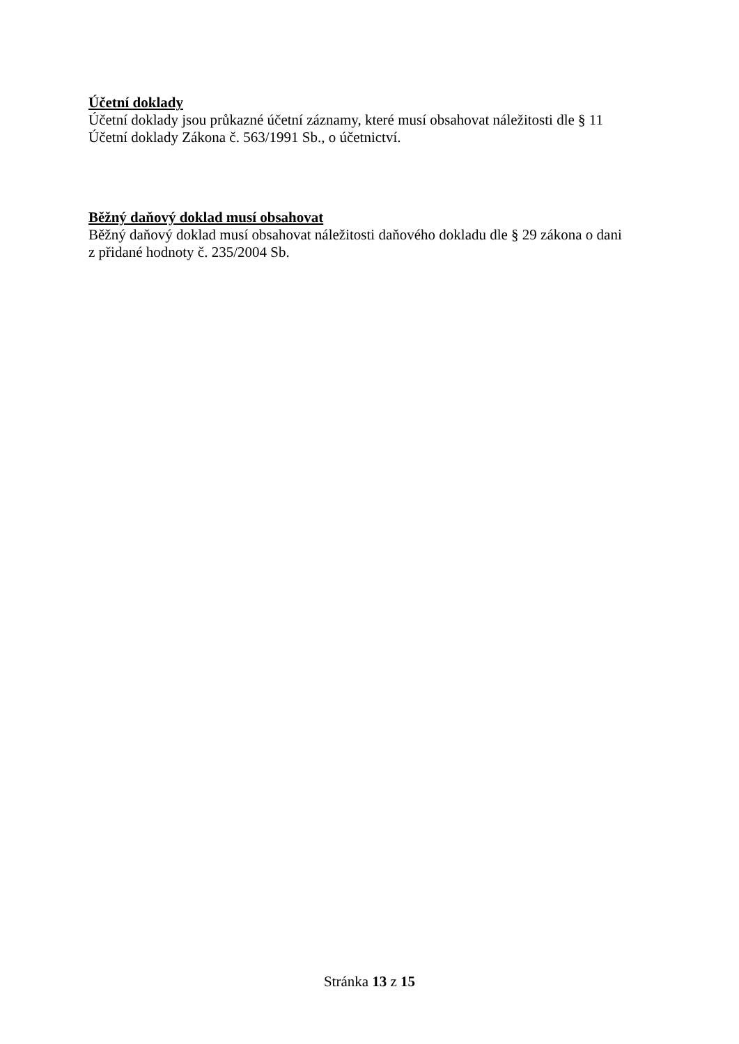Účetní doklady
Účetní doklady jsou průkazné účetní záznamy, které musí obsahovat náležitosti dle § 11
Účetní doklady Zákona č. 563/1991 Sb., o účetnictví.
Běžný daňový doklad musí obsahovat
Běžný daňový doklad musí obsahovat náležitosti daňového dokladu dle § 29 zákona o dani
z přidané hodnoty č. 235/2004 Sb.
Stránka 13 z 15